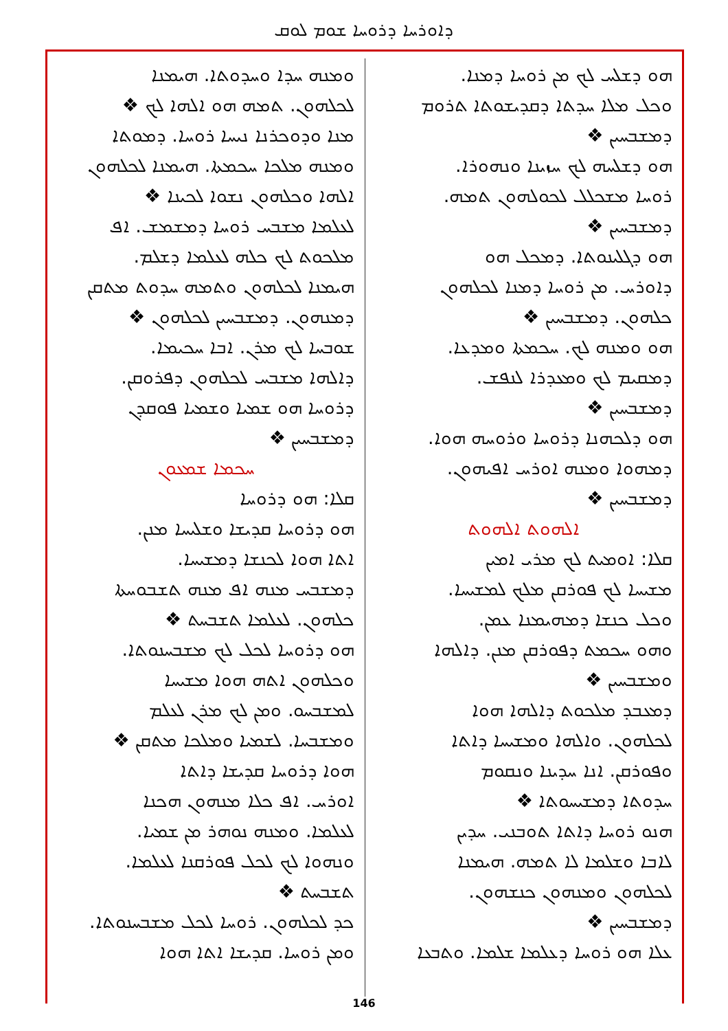ܕܐܘܪܚܐ ܕܪܘܚܐ ܫܘܡ ܠܘܩ
ܗܘ ܕܫܠܚ ܠܟ ܡܢ ܪܘܚܐ ܕܡܢܐ.
ܘܟܠ ܡܠܐ ܚܕܬܐ ܕܩܕܝܫܘܬܐ ܬܪܘܡ
ܕܡܫܒܚܝܢ ❖
ܗܘ ܕܫܠܚܗ ܠܟ ܚܙܝܢܐ ܘܢܗܘܪܐ.
ܪܘܚܐ ܡܫܟܠܠ ܠܟܘܠܗܘܢ ܬܡܗ.
ܕܡܫܒܚܝܢ ❖
ܗܘ ܕܓܠܝܢܘܬܐ. ܕܡܟܠ ܗܘ
ܕܐܘܪܚ. ܡܢ ܪܘܚܐ ܕܡܢܐ ܠܟܠܗܘܢ
ܟܠܗܘܢ. ܕܡܫܒܚܝܢ ❖
ܗܘ ܘܡܢܗ ܠܟ. ܚܟܡܬܐ ܘܡܕܥܐ.
ܕܡܩܝܡ ܠܟ ܘܡܥܕܪܐ ܠܢܦܫ.
ܕܡܫܒܚܝܢ ❖
ܗܘ ܕܠܟܗܢܐ ܕܪܘܚܐ ܘܪܘܚܗ ܗܘܐ.
ܕܡܗܘܐ ܘܡܢܗ ܐܘܪܚ ܐܦܝܗܘܢ.
ܕܡܫܒܚܝܢ ❖
ܐܠܗܘܬ ܐܠܗܘܬ
ܩܠܐ: ܐܘܡܝܬ ܠܟ ܡܪܝ ܐܡܝܢ
ܡܫܝܚܐ ܠܟ ܦܘܪܩܢ ܡܠܟ ܠܡܫܝܚܐ.
ܘܟܠ ܟܢܫܐ ܕܡܗܝܡܢܐ ܥܡܢ.
ܘܗܘ ܚܟܡܬ ܕܦܘܪܩܢ ܡܢܢ. ܕܐܠܗܐ
ܘܡܫܒܚܝܢ ❖
ܕܡܥܒܕ ܡܠܟܘܬ ܕܐܠܗܐ ܗܘܐ
ܠܟܠܗܘܢ. ܘܐܠܗܐ ܘܡܫܝܚܐ ܕܐܬܐ
ܘܦܘܪܩܢ. ܐܢܐ ܚܕܝܢܐ ܘܢܩܘܡ
ܚܕܘܬܐ ܕܡܫܝܚܘܬܐ ❖
ܗܢܘ ܪܘܚܐ ܕܐܬܐ ܬܘܒܢܝ. ܚܕܝܢ
ܠܐܒܐ ܘܫܠܡܐ ܠܐ ܬܡܗ. ܗܝܡܢܐ
ܠܟܠܗܘܢ ܘܡܢܗܘܢ ܟܢܫܗܘܢ.
ܕܡܫܒܚܝܢ ❖
ܥܠܐ ܗܘ ܪܘܚܐ ܕܥܠܡܐ ܫܠܡܐ. ܘܬܒܥܐ
ܘܡܢܗ ܚܕܐ ܘܚܕܘܬܐ. ܗܝܡܢܐ
ܠܟܠܗܘܢ. ܬܡܗ ܗܘ ܐܠܗܐ ܠܟ ❖
ܡܢܐ ܘܕܘܟܪܢܐ ܢܝܚܐ ܪܘܚܐ. ܕܡܘܬܐ
ܘܡܢܗ ܡܠܟܐ ܚܟܡܬܐ. ܗܝܡܢܐ ܠܟܠܗܘܢ
ܐܠܗܐ ܘܟܠܗܘܢ ܢܫܘܐ ܠܟܝܢܐ ❖
ܠܥܠܡܐ ܡܫܒܚ ܪܘܚܐ ܕܡܫܡܫ. ܐܦ
ܡܠܟܘܬ ܠܟ ܟܠܗ ܠܥܠܡܐ ܕܫܠܡ.
ܗܝܡܢܐ ܠܟܠܗܘܢ ܘܬܡܗ ܚܕܘܬ ܡܬܩܢ
ܕܡܢܗܘܢ. ܕܡܫܒܚܝܢ ܠܟܠܗܘܢ ❖
ܫܘܒܚܐ ܠܟ ܡܪܢ. ܐܒܐ ܚܟܝܡܐ.
ܕܐܠܗܐ ܡܫܒܚ ܠܟܠܗܘܢ ܕܦܪܘܩܢ.
ܕܪܘܚܐ ܗܘ ܫܡܝܐ ܘܫܡܝܐ ܦܘܩܕܢ
ܕܡܫܒܚܝܢ ❖
ܚܟܡܐ ܫܡܥܘܢ
ܩܠܐ: ܗܘ ܕܪܘܚܐ
ܗܘ ܕܪܘܚܐ ܩܕܝܫܐ ܘܫܠܝܚܐ ܡܢܢ.
ܐܬܐ ܗܘܐ ܠܟܢܫܐ ܕܡܫܝܚܐ.
ܕܡܫܒܚ ܡܢܗ ܐܦ ܡܢܗ ܬܫܒܘܚܬܐ
ܟܠܗܘܢ. ܠܥܠܡܐ ܬܫܒܚܬ ❖
ܗܘ ܕܪܘܚܐ ܠܟܠ ܠܟ ܡܫܒܚܢܘܬܐ.
ܘܟܠܗܘܢ ܐܬܗ ܗܘܐ ܡܫܝܚܐ
ܠܡܫܒܚܘ. ܘܡܢ ܠܟ ܡܪܢ ܠܥܠܡ
ܘܡܫܒܚܐ. ܠܫܡܝܐ ܘܡܠܟܐ ܡܬܩܢ ❖
ܗܘܐ ܕܪܘܚܐ ܩܕܝܫܐ ܕܐܬܐ
ܐܘܪܚ. ܐܦ ܟܠܐ ܡܢܗܘܢ ܗܟܢܐ
ܠܥܠܡܐ. ܘܡܢܗ ܢܘܗܪ ܡܢ ܫܡܝܐ.
ܘܢܗܘܐ ܠܟ ܠܟܠ ܦܘܪܩܢܐ ܠܥܠܡܐ.
ܬܫܒܚܬ ❖
ܟܕ ܠܟܠܗܘܢ. ܪܘܚܐ ܠܟܠ ܡܫܒܚܢܘܬܐ.
ܘܡܢ ܪܘܚܐ. ܩܕܝܫܐ ܐܬܐ ܗܘܐ
146